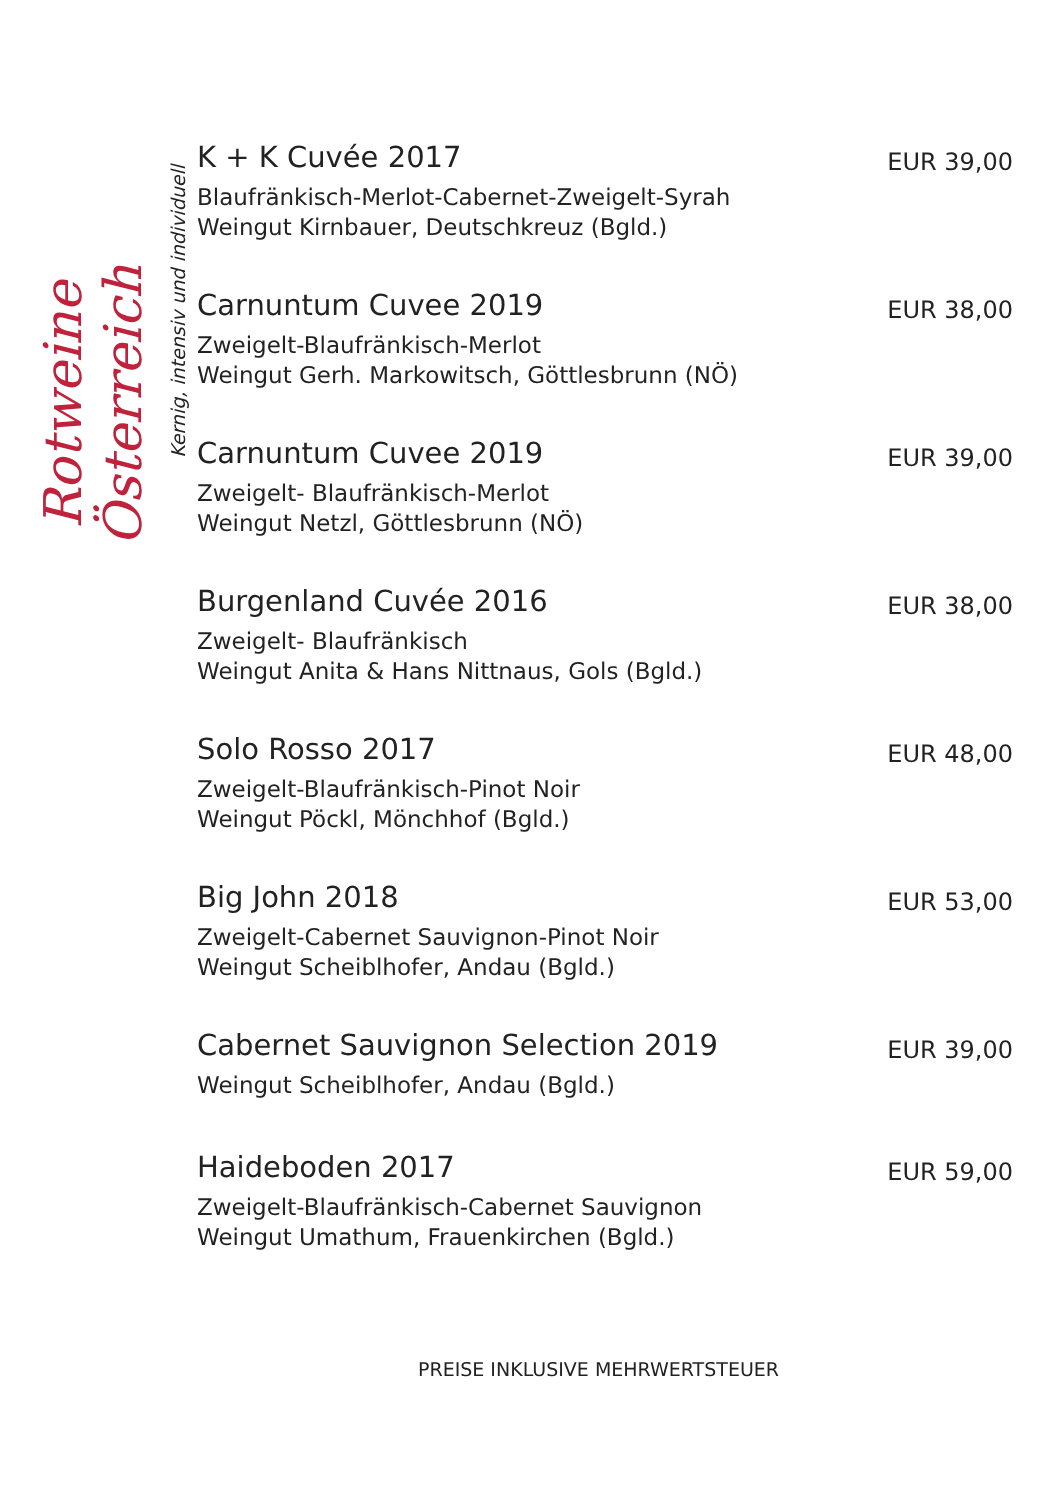Rotweine Österreich
Kernig, intensiv und individuell
K + K Cuvée 2017
Blaufränkisch-Merlot-Cabernet-Zweigelt-Syrah
Weingut Kirnbauer, Deutschkreuz (Bgld.)
EUR 39,00
Carnuntum Cuvee 2019
Zweigelt-Blaufränkisch-Merlot
Weingut Gerh. Markowitsch, Göttlesbrunn (NÖ)
EUR 38,00
Carnuntum Cuvee 2019
Zweigelt- Blaufränkisch-Merlot
Weingut Netzl, Göttlesbrunn (NÖ)
EUR 39,00
Burgenland Cuvée 2016
Zweigelt- Blaufränkisch
Weingut Anita & Hans Nittnaus, Gols (Bgld.)
EUR 38,00
Solo Rosso 2017
Zweigelt-Blaufränkisch-Pinot Noir
Weingut Pöckl, Mönchhof (Bgld.)
EUR 48,00
Big John 2018
Zweigelt-Cabernet Sauvignon-Pinot Noir
Weingut Scheiblhofer, Andau (Bgld.)
EUR 53,00
Cabernet Sauvignon Selection 2019
Weingut Scheiblhofer, Andau (Bgld.)
EUR 39,00
Haideboden 2017
Zweigelt-Blaufränkisch-Cabernet Sauvignon
Weingut Umathum, Frauenkirchen (Bgld.)
EUR 59,00
PREISE INKLUSIVE MEHRWERTSTEUER